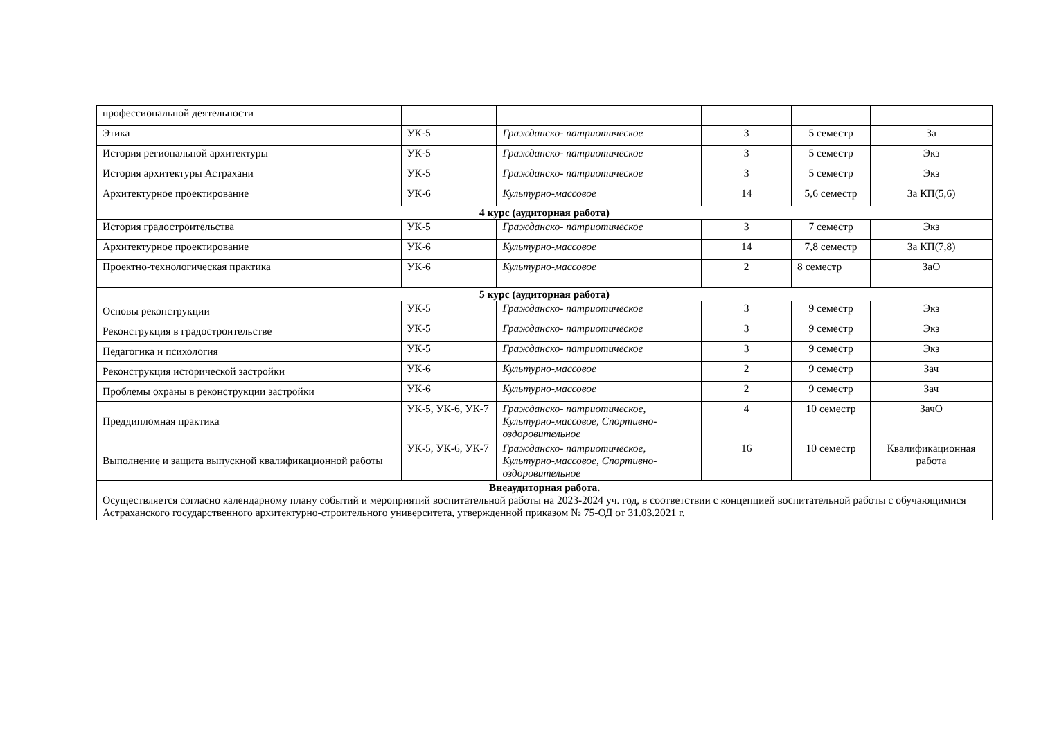| профессиональной деятельности | | | | | |
| Этика | УК-5 | Гражданско- патриотическое | 3 | 5 семестр | За |
| История региональной архитектуры | УК-5 | Гражданско- патриотическое | 3 | 5 семестр | Экз |
| История архитектуры Астрахани | УК-5 | Гражданско- патриотическое | 3 | 5 семестр | Экз |
| Архитектурное проектирование | УК-6 | Культурно-массовое | 14 | 5,6 семестр | За КП(5,6) |
| 4 курс (аудиторная работа) | | | | | |
| История градостроительства | УК-5 | Гражданско- патриотическое | 3 | 7 семестр | Экз |
| Архитектурное проектирование | УК-6 | Культурно-массовое | 14 | 7,8 семестр | За КП(7,8) |
| Проектно-технологическая практика | УК-6 | Культурно-массовое | 2 | 8 семестр | ЗаО |
| 5 курс (аудиторная работа) | | | | | |
| Основы реконструкции | УК-5 | Гражданско- патриотическое | 3 | 9 семестр | Экз |
| Реконструкция в градостроительстве | УК-5 | Гражданско- патриотическое | 3 | 9 семестр | Экз |
| Педагогика и психология | УК-5 | Гражданско- патриотическое | 3 | 9 семестр | Экз |
| Реконструкция исторической застройки | УК-6 | Культурно-массовое | 2 | 9 семестр | Зач |
| Проблемы охраны в реконструкции застройки | УК-6 | Культурно-массовое | 2 | 9 семестр | Зач |
| Преддипломная практика | УК-5, УК-6, УК-7 | Гражданско- патриотическое, Культурно-массовое, Спортивно-оздоровительное | 4 | 10 семестр | ЗачО |
| Выполнение и защита выпускной квалификационной работы | УК-5, УК-6, УК-7 | Гражданско- патриотическое, Культурно-массовое, Спортивно-оздоровительное | 16 | 10 семестр | Квалификационная работа |
| Внеаудиторная работа. Осуществляется согласно календарному плану событий и мероприятий воспитательной работы на 2023-2024 уч. год, в соответствии с концепцией воспитательной работы с обучающимися Астраханского государственного архитектурно-строительного университета, утвержденной приказом № 75-ОД от 31.03.2021 г. | | | | | |